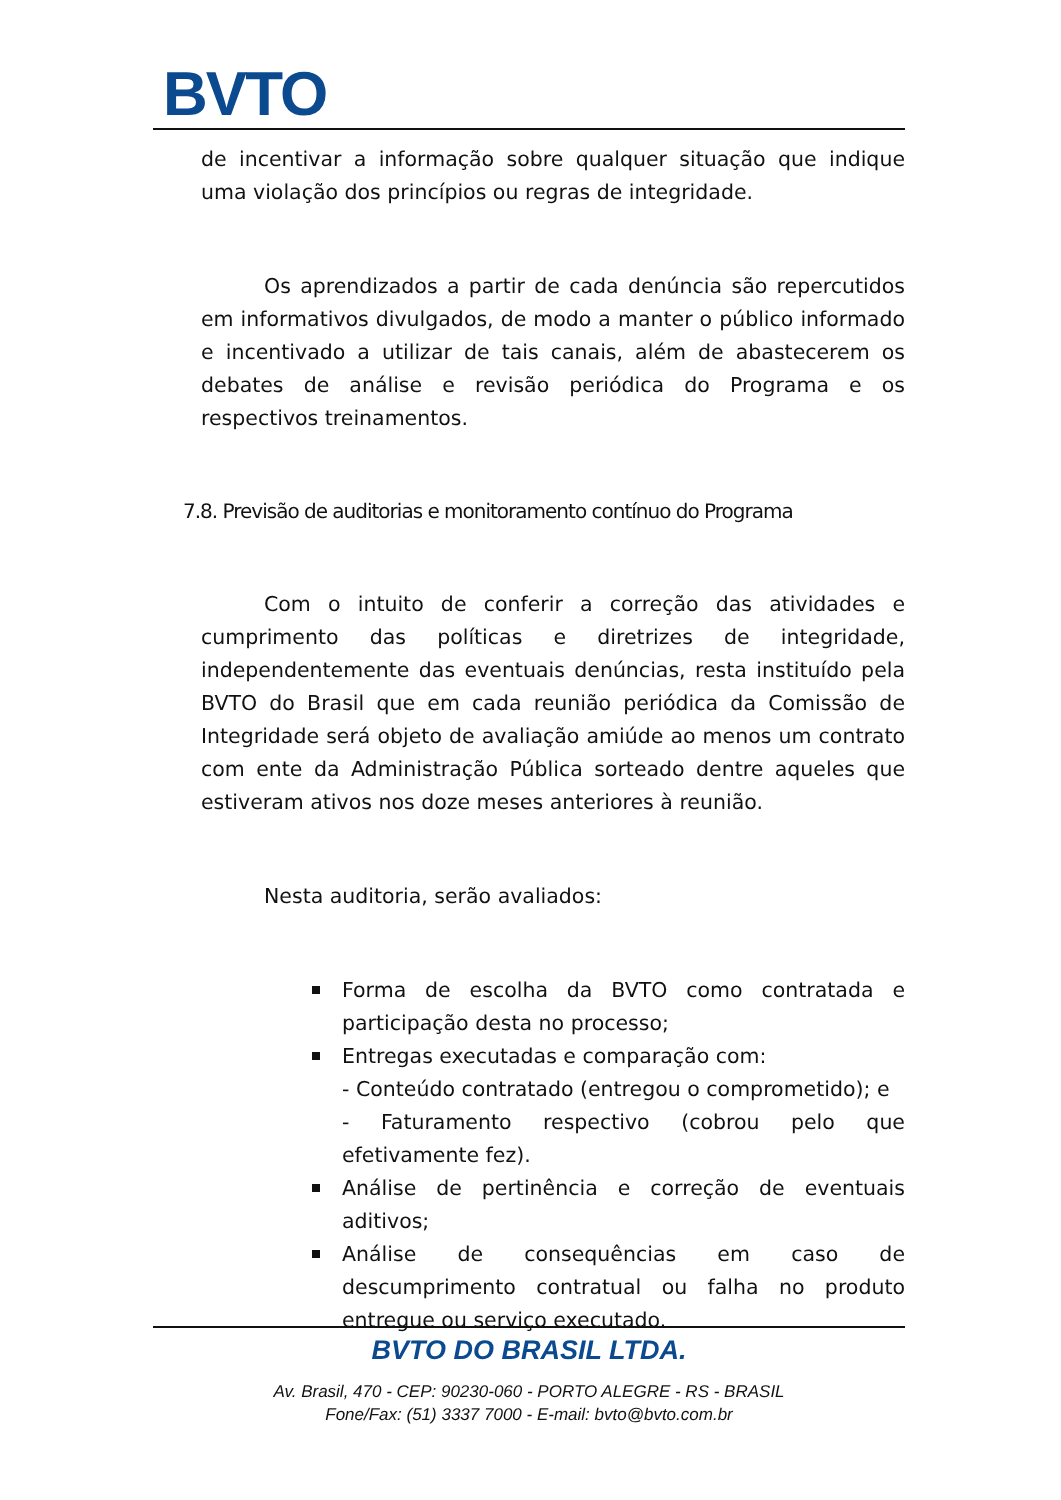BVTO
de incentivar a informação sobre qualquer situação que indique uma violação dos princípios ou regras de integridade.
Os aprendizados a partir de cada denúncia são repercutidos em informativos divulgados, de modo a manter o público informado e incentivado a utilizar de tais canais, além de abastecerem os debates de análise e revisão periódica do Programa e os respectivos treinamentos.
7.8. Previsão de auditorias e monitoramento contínuo do Programa
Com o intuito de conferir a correção das atividades e cumprimento das políticas e diretrizes de integridade, independentemente das eventuais denúncias, resta instituído pela BVTO do Brasil que em cada reunião periódica da Comissão de Integridade será objeto de avaliação amiúde ao menos um contrato com ente da Administração Pública sorteado dentre aqueles que estiveram ativos nos doze meses anteriores à reunião.
Nesta auditoria, serão avaliados:
Forma de escolha da BVTO como contratada e participação desta no processo;
Entregas executadas e comparação com:
- Conteúdo contratado (entregou o comprometido); e
- Faturamento respectivo (cobrou pelo que efetivamente fez).
Análise de pertinência e correção de eventuais aditivos;
Análise de consequências em caso de descumprimento contratual ou falha no produto entregue ou serviço executado.
BVTO DO BRASIL LTDA.
Av. Brasil, 470 - CEP: 90230-060 - PORTO ALEGRE - RS - BRASIL
Fone/Fax: (51) 3337 7000 - E-mail: bvto@bvto.com.br